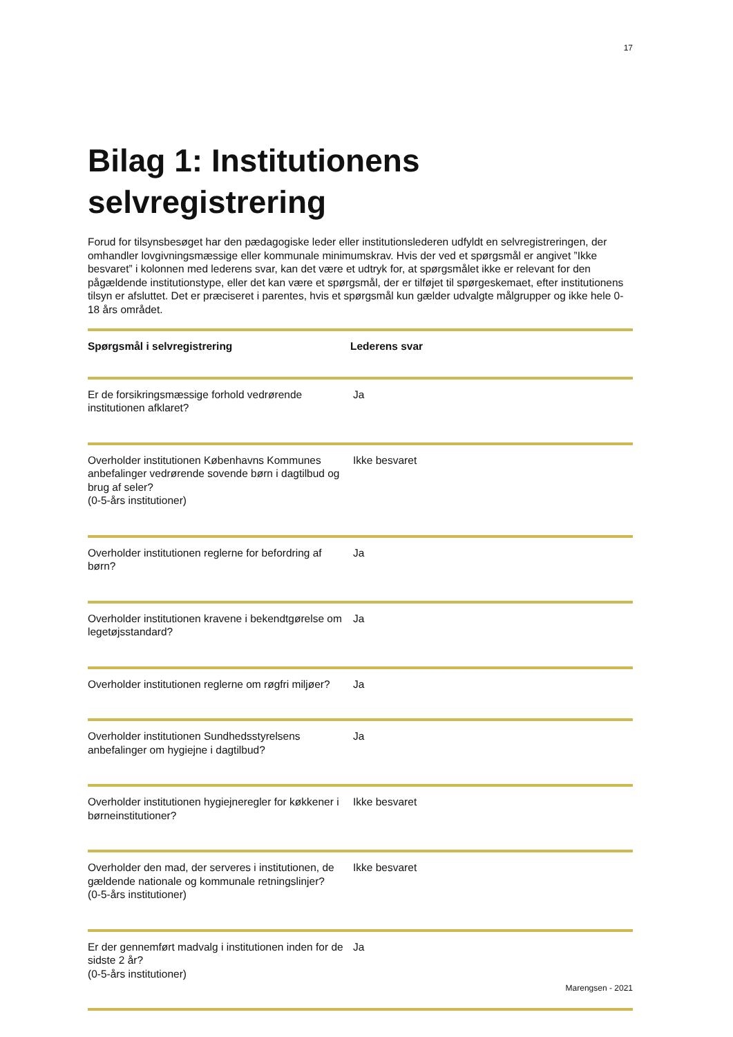17
Bilag 1: Institutionens selvregistrering
Forud for tilsynsbesøget har den pædagogiske leder eller institutionslederen udfyldt en selvregistreringen, der omhandler lovgivningsmæssige eller kommunale minimumskrav. Hvis der ved et spørgsmål er angivet ”Ikke besvaret” i kolonnen med lederens svar, kan det være et udtryk for, at spørgsmålet ikke er relevant for den pågældende institutionstype, eller det kan være et spørgsmål, der er tilføjet til spørgeskemaet, efter institutionens tilsyn er afsluttet. Det er præciseret i parentes, hvis et spørgsmål kun gælder udvalgte målgrupper og ikke hele 0-18 års området.
| Spørgsmål i selvregistrering | Lederens svar |
| --- | --- |
| Er de forsikringsmæssige forhold vedrørende institutionen afklaret? | Ja |
| Overholder institutionen Københavns Kommunes anbefalinger vedrørende sovende børn i dagtilbud og brug af seler? (0-5-års institutioner) | Ikke besvaret |
| Overholder institutionen reglerne for befordring af børn? | Ja |
| Overholder institutionen kravene i bekendtgørelse om legetøjsstandard? | Ja |
| Overholder institutionen reglerne om røgfri miljøer? | Ja |
| Overholder institutionen Sundhedsstyrelsens anbefalinger om hygiejne i dagtilbud? | Ja |
| Overholder institutionen hygiejneregler for køkkener i børneinstitutioner? | Ikke besvaret |
| Overholder den mad, der serveres i institutionen, de gældende nationale og kommunale retningslinjer? (0-5-års institutioner) | Ikke besvaret |
| Er der gennemført madvalg i institutionen inden for de sidste 2 år? (0-5-års institutioner) | Ja |
Marengsen - 2021